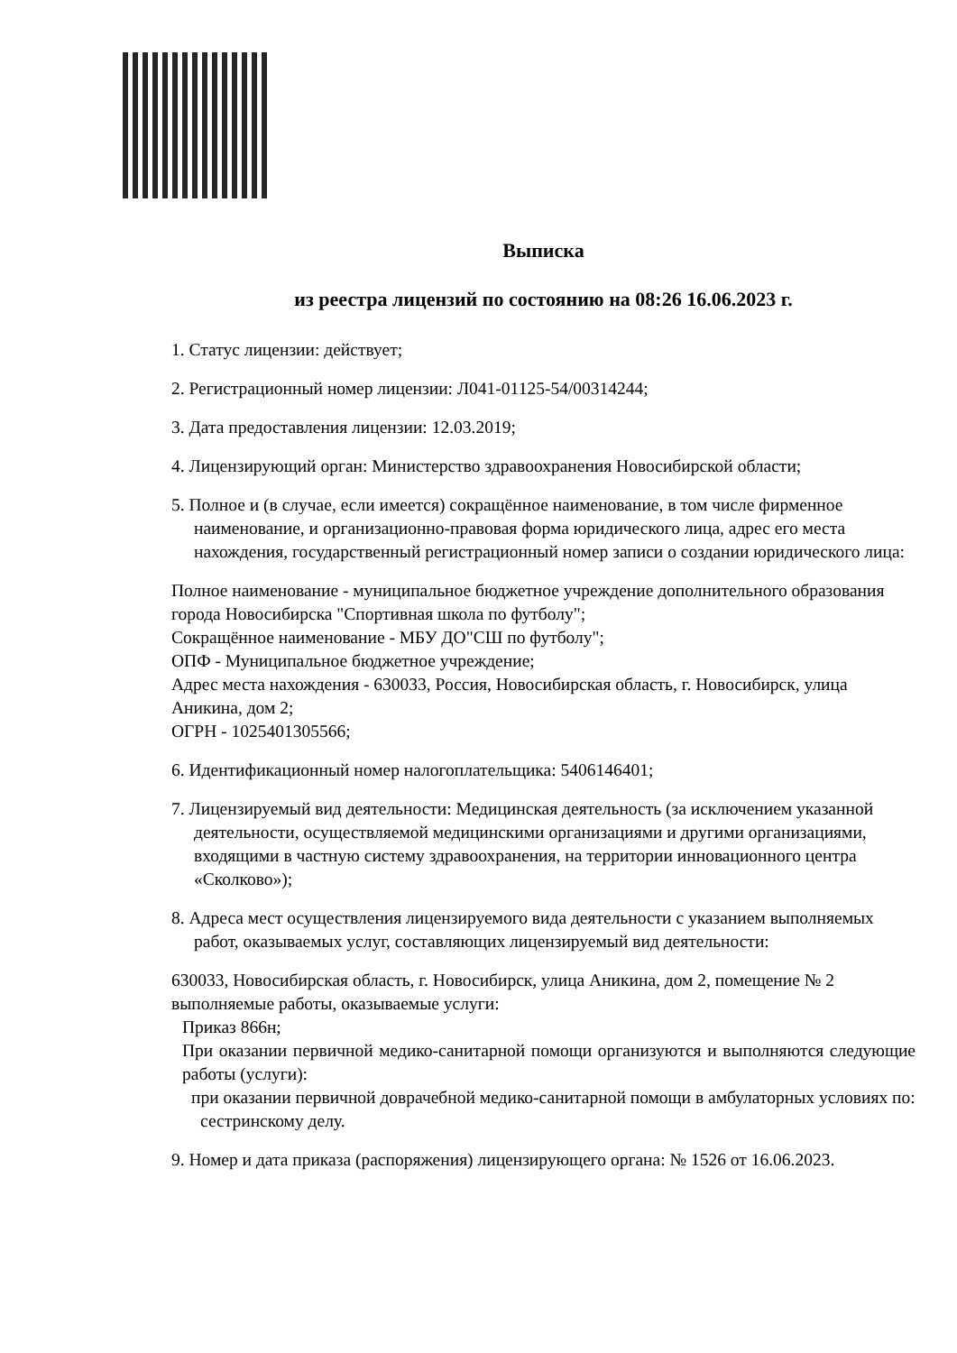Выписка
из реестра лицензий по состоянию на 08:26 16.06.2023 г.
1. Статус лицензии: действует;
2. Регистрационный номер лицензии: Л041-01125-54/00314244;
3. Дата предоставления лицензии: 12.03.2019;
4. Лицензирующий орган: Министерство здравоохранения Новосибирской области;
5. Полное и (в случае, если имеется) сокращённое наименование, в том числе фирменное наименование, и организационно-правовая форма юридического лица, адрес его места нахождения, государственный регистрационный номер записи о создании юридического лица:
Полное наименование - муниципальное бюджетное учреждение дополнительного образования города Новосибирска "Спортивная школа по футболу";
Сокращённое наименование - МБУ ДО"СШ по футболу";
ОПФ - Муниципальное бюджетное учреждение;
Адрес места нахождения - 630033, Россия, Новосибирская область, г. Новосибирск, улица Аникина, дом 2;
ОГРН - 1025401305566;
6. Идентификационный номер налогоплательщика: 5406146401;
7. Лицензируемый вид деятельности: Медицинская деятельность (за исключением указанной деятельности, осуществляемой медицинскими организациями и другими организациями, входящими в частную систему здравоохранения, на территории инновационного центра «Сколково»);
8. Адреса мест осуществления лицензируемого вида деятельности с указанием выполняемых работ, оказываемых услуг, составляющих лицензируемый вид деятельности:
630033, Новосибирская область, г. Новосибирск, улица Аникина, дом 2, помещение № 2
выполняемые работы, оказываемые услуги:
Приказ 866н;
При оказании первичной медико-санитарной помощи организуются и выполняются следующие работы (услуги):
при оказании первичной доврачебной медико-санитарной помощи в амбулаторных условиях по:
сестринскому делу.
9. Номер и дата приказа (распоряжения) лицензирующего органа: № 1526 от 16.06.2023.